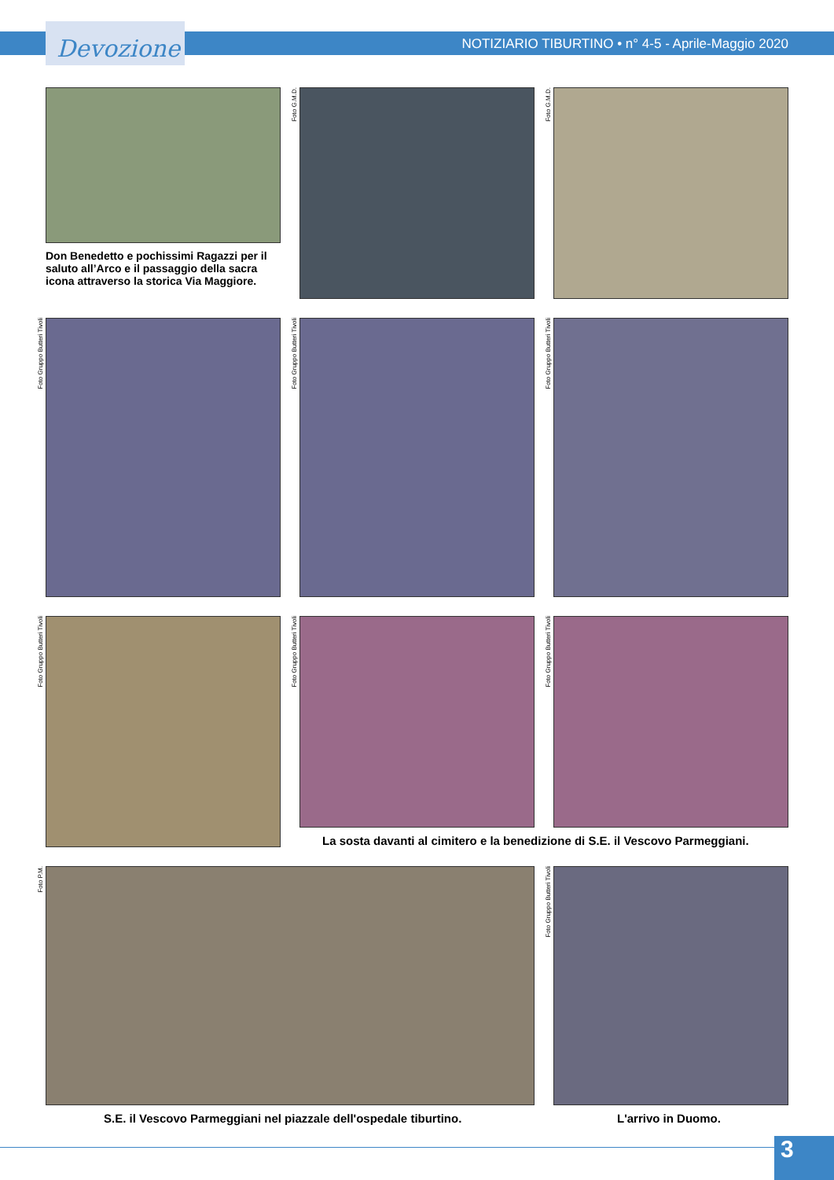Devozione
NOTIZIARIO TIBURTINO • n° 4-5 - Aprile-Maggio 2020
Don Benedetto e pochissimi Ragazzi per il saluto all’Arco e il passaggio della sacra icona attraverso la storica Via Maggiore.
Foto G.M.D.
Foto G.M.D.
Foto Gruppo Butteri Tivoli
Foto Gruppo Butteri Tivoli
Foto Gruppo Butteri Tivoli
Foto Gruppo Butteri Tivoli
Foto Gruppo Butteri Tivoli
Foto Gruppo Butteri Tivoli
La sosta davanti al cimitero e la benedizione di S.E. il Vescovo Parmeggiani.
Foto P.M.
Foto Gruppo Butteri Tivoli
S.E. il Vescovo Parmeggiani nel piazzale dell'ospedale tiburtino.
L'arrivo in Duomo.
3